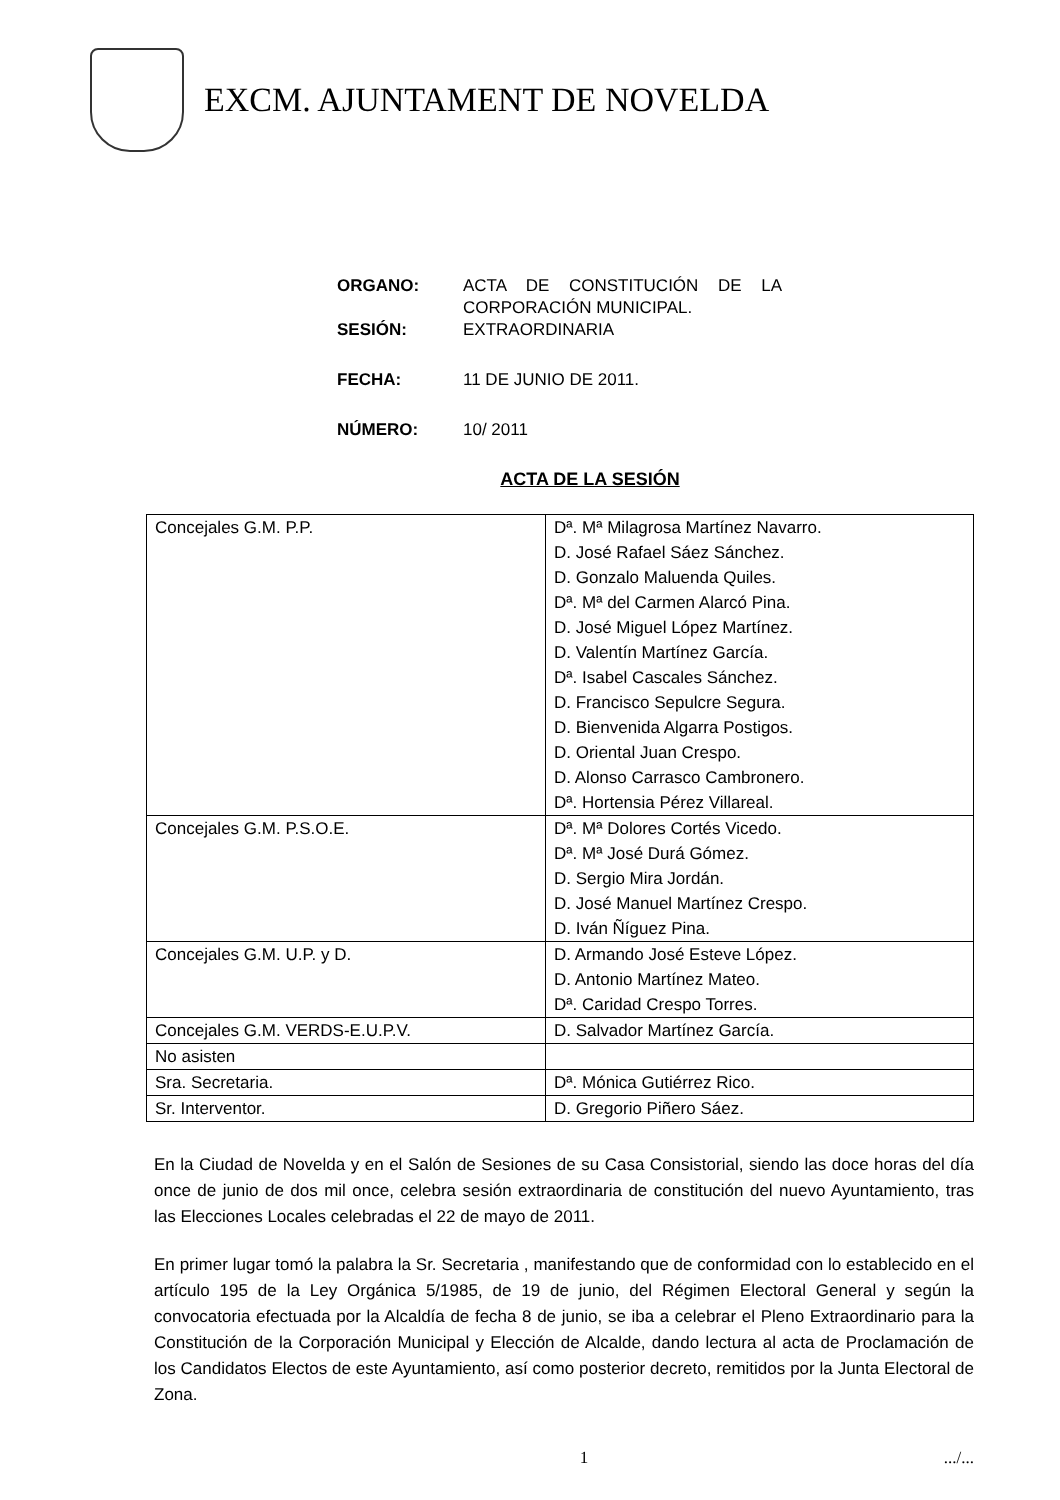EXCM. AJUNTAMENT DE NOVELDA
ORGANO: ACTA DE CONSTITUCIÓN DE LA CORPORACIÓN MUNICIPAL.
SESIÓN: EXTRAORDINARIA
FECHA: 11 DE JUNIO DE 2011.
NÚMERO: 10/ 2011
ACTA DE LA SESIÓN
| Concejales G.M. P.P. | Dª. Mª Milagrosa Martínez Navarro. D. José Rafael Sáez Sánchez. D. Gonzalo Maluenda Quiles. Dª. Mª del Carmen Alarcó Pina. D. José Miguel López Martínez. D. Valentín Martínez García. Dª. Isabel Cascales Sánchez. D. Francisco Sepulcre Segura. D. Bienvenida Algarra Postigos. D. Oriental Juan Crespo. D. Alonso Carrasco Cambronero. Dª. Hortensia Pérez Villareal. |
| Concejales G.M. P.S.O.E. | Dª. Mª Dolores Cortés Vicedo. Dª. Mª José Durá Gómez. D. Sergio Mira Jordán. D. José Manuel Martínez Crespo. D. Iván Ñíguez Pina. |
| Concejales G.M. U.P. y D. | D. Armando José Esteve López. D. Antonio Martínez Mateo. Dª. Caridad Crespo Torres. |
| Concejales G.M. VERDS-E.U.P.V. | D. Salvador Martínez García. |
| No asisten | |
| Sra. Secretaria. | Dª. Mónica Gutiérrez Rico. |
| Sr. Interventor. | D. Gregorio Piñero Sáez. |
En la Ciudad de Novelda y en el Salón de Sesiones de su Casa Consistorial, siendo las doce horas del día once de junio de dos mil once, celebra sesión extraordinaria de constitución del nuevo Ayuntamiento, tras las Elecciones Locales celebradas el 22 de mayo de 2011.
En primer lugar tomó la palabra la Sr. Secretaria , manifestando que de conformidad con lo establecido en el artículo 195 de la Ley Orgánica 5/1985, de 19 de junio, del Régimen Electoral General y según la convocatoria efectuada por la Alcaldía de fecha 8 de junio, se iba a celebrar el Pleno Extraordinario para la Constitución de la Corporación Municipal y Elección de Alcalde, dando lectura al acta de Proclamación de los Candidatos Electos de este Ayuntamiento, así como posterior decreto, remitidos por la Junta Electoral de Zona.
1 .../...